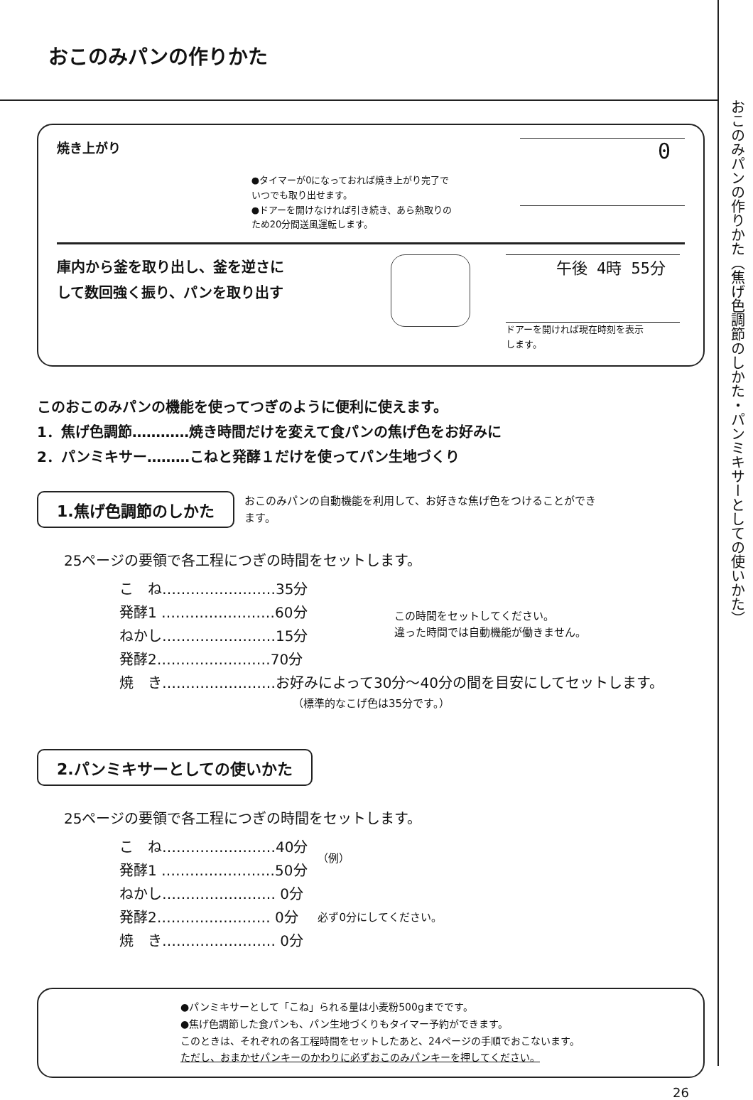おこのみパンの作りかた（焦げ色調節のしかた・パンミキサーとしての使いかた）
おこのみパンの作りかた
焼き上がり
●タイマーが0になっておれば焼き上がり完了で
いつでも取り出せます。
●ドアーを開けなければ引き続き、あら熱取りの
ため20分間送風運転します。
0
庫内から釜を取り出し、釜を逆さに
して数回強く振り、パンを取り出す
午後 4時 55分
ドアーを開ければ現在時刻を表示
します。
このおこのみパンの機能を使ってつぎのように便利に使えます。
1．焦げ色調節…………焼き時間だけを変えて食パンの焦げ色をお好みに
2．パンミキサー………こねと発酵１だけを使ってパン生地づくり
1.焦げ色調節のしかた
おこのみパンの自動機能を利用して、お好きな焦げ色をつけることができ
ます。
25ページの要領で各工程につぎの時間をセットします。
| こ ね……………………35分 | この時間をセットしてください。 違った時間では自動機能が働きません。 |
| 発酵1 ……………………60分 | |
| ねかし……………………15分 | |
| 発酵2……………………70分 | |
| 焼 き……………………お好みによって30分〜40分の間を目安にしてセットします。 | |
| （標準的なこげ色は35分です。） | |
2.パンミキサーとしての使いかた
25ページの要領で各工程につぎの時間をセットします。
| こ ね……………………40分 | （例） |
| 発酵1 ……………………50分 | |
| ねかし…………………… 0分 | 必ず0分にしてください。 |
| 発酵2…………………… 0分 | |
| 焼 き…………………… 0分 | |
●パンミキサーとして「こね」られる量は小麦粉500gまでです。
●焦げ色調節した食パンも、パン生地づくりもタイマー予約ができます。
このときは、それぞれの各工程時間をセットしたあと、24ページの手順でおこないます。
ただし、おまかせパンキーのかわりに必ずおこのみパンキーを押してください。
26